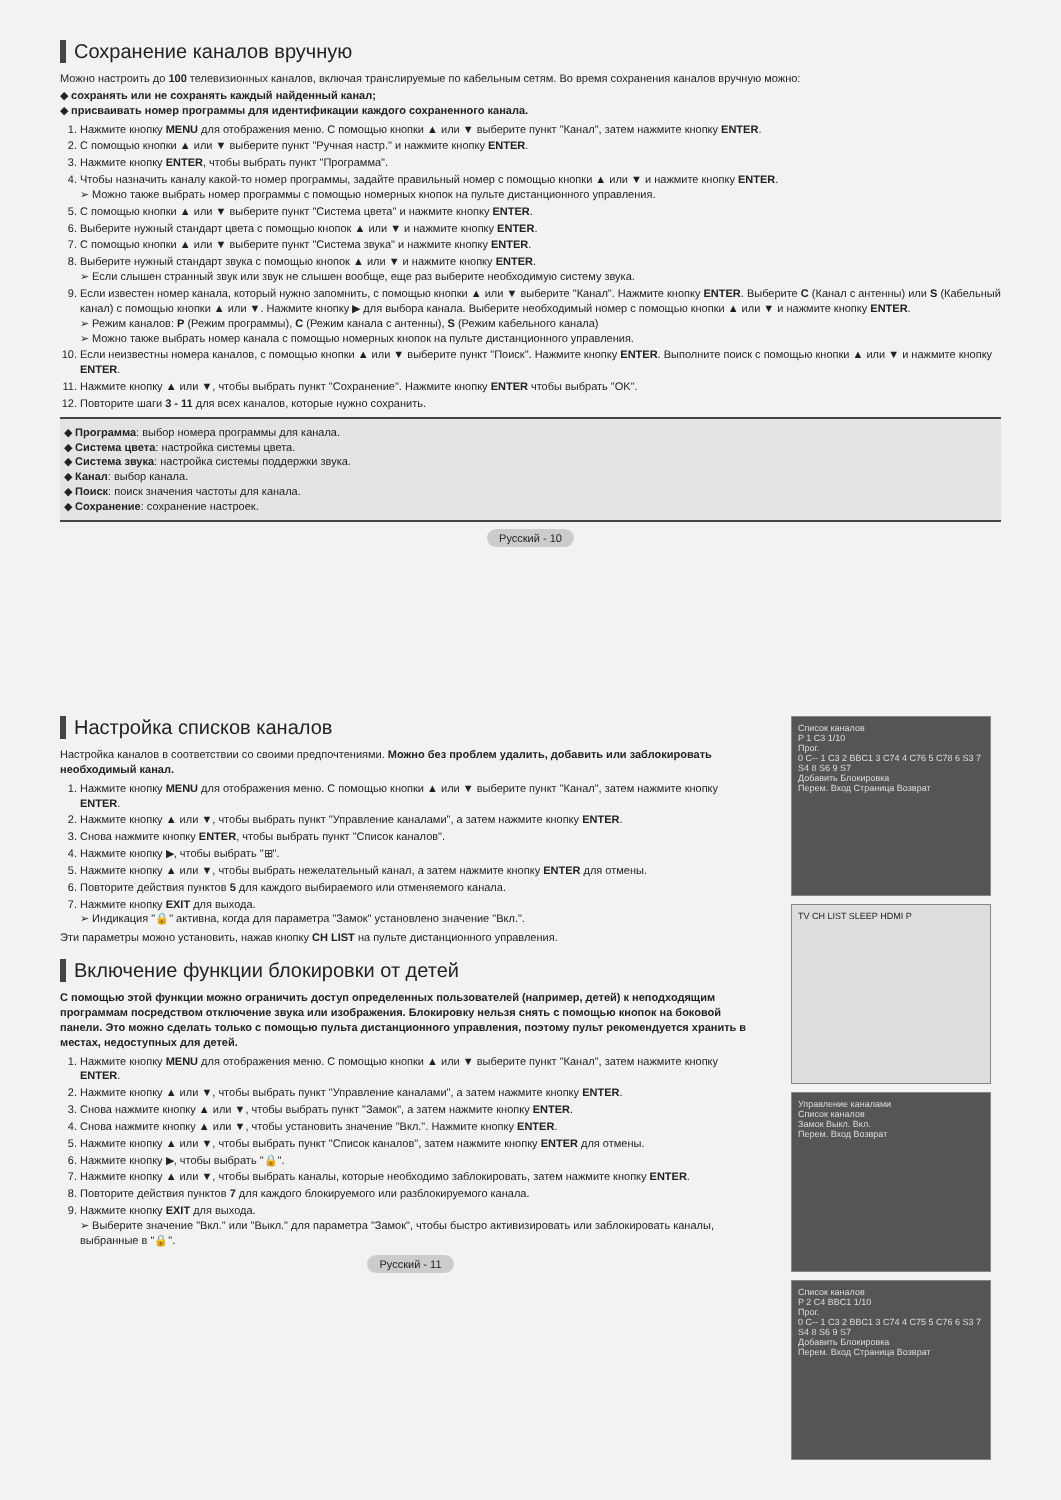Сохранение каналов вручную
Можно настроить до 100 телевизионных каналов, включая транслируемые по кабельным сетям. Во время сохранения каналов вручную можно:
◆ сохранять или не сохранять каждый найденный канал;
◆ присваивать номер программы для идентификации каждого сохраненного канала.
1. Нажмите кнопку MENU для отображения меню. С помощью кнопки ▲ или ▼ выберите пункт "Канал", затем нажмите кнопку ENTER.
2. С помощью кнопки ▲ или ▼ выберите пункт "Ручная настр." и нажмите кнопку ENTER.
3. Нажмите кнопку ENTER, чтобы выбрать пункт "Программа".
4. Чтобы назначить каналу какой-то номер программы, задайте правильный номер с помощью кнопки ▲ или ▼ и нажмите кнопку ENTER.
➢ Можно также выбрать номер программы с помощью номерных кнопок на пульте дистанционного управления.
5. С помощью кнопки ▲ или ▼ выберите пункт "Система цвета" и нажмите кнопку ENTER.
6. Выберите нужный стандарт цвета с помощью кнопок ▲ или ▼ и нажмите кнопку ENTER.
7. С помощью кнопки ▲ или ▼ выберите пункт "Система звука" и нажмите кнопку ENTER.
8. Выберите нужный стандарт звука с помощью кнопок ▲ или ▼ и нажмите кнопку ENTER.
➢ Если слышен странный звук или звук не слышен вообще, еще раз выберите необходимую систему звука.
9. Если известен номер канала, который нужно запомнить, с помощью кнопки ▲ или ▼ выберите "Канал". Нажмите кнопку ENTER. Выберите C (Канал с антенны) или S (Кабельный канал) с помощью кнопки ▲ или ▼. Нажмите кнопку ▶ для выбора канала. Выберите необходимый номер с помощью кнопки ▲ или ▼ и нажмите кнопку ENTER.
➢ Режим каналов: P (Режим программы), C (Режим канала с антенны), S (Режим кабельного канала)
➢ Можно также выбрать номер канала с помощью номерных кнопок на пульте дистанционного управления.
10. Если неизвестны номера каналов, с помощью кнопки ▲ или ▼ выберите пункт "Поиск". Нажмите кнопку ENTER. Выполните поиск с помощью кнопки ▲ или ▼ и нажмите кнопку ENTER.
11. Нажмите кнопку ▲ или ▼, чтобы выбрать пункт "Сохранение". Нажмите кнопку ENTER чтобы выбрать "OK".
12. Повторите шаги 3 - 11 для всех каналов, которые нужно сохранить.
◆ Программа: выбор номера программы для канала.
◆ Система цвета: настройка системы цвета.
◆ Система звука: настройка системы поддержки звука.
◆ Канал: выбор канала.
◆ Поиск: поиск значения частоты для канала.
◆ Сохранение: сохранение настроек.
Русский - 10
Настройка списков каналов
Настройка каналов в соответствии со своими предпочтениями. Можно без проблем удалить, добавить или заблокировать необходимый канал.
1. Нажмите кнопку MENU для отображения меню. С помощью кнопки ▲ или ▼ выберите пункт "Канал", затем нажмите кнопку ENTER.
2. Нажмите кнопку ▲ или ▼, чтобы выбрать пункт "Управление каналами", а затем нажмите кнопку ENTER.
3. Снова нажмите кнопку ENTER, чтобы выбрать пункт "Список каналов".
4. Нажмите кнопку ▶, чтобы выбрать "⊞".
5. Нажмите кнопку ▲ или ▼, чтобы выбрать нежелательный канал, а затем нажмите кнопку ENTER для отмены.
6. Повторите действия пунктов 5 для каждого выбираемого или отменяемого канала.
7. Нажмите кнопку EXIT для выхода.
➢ Индикация "🔒" активна, когда для параметра "Замок" установлено значение "Вкл.".
Эти параметры можно установить, нажав кнопку CH LIST на пульте дистанционного управления.
Включение функции блокировки от детей
С помощью этой функции можно ограничить доступ определенных пользователей (например, детей) к неподходящим программам посредством отключение звука или изображения. Блокировку нельзя снять с помощью кнопок на боковой панели. Это можно сделать только с помощью пульта дистанционного управления, поэтому пульт рекомендуется хранить в местах, недоступных для детей.
1. Нажмите кнопку MENU для отображения меню. С помощью кнопки ▲ или ▼ выберите пункт "Канал", затем нажмите кнопку ENTER.
2. Нажмите кнопку ▲ или ▼, чтобы выбрать пункт "Управление каналами", а затем нажмите кнопку ENTER.
3. Снова нажмите кнопку ▲ или ▼, чтобы выбрать пункт "Замок", а затем нажмите кнопку ENTER.
4. Снова нажмите кнопку ▲ или ▼, чтобы установить значение "Вкл.". Нажмите кнопку ENTER.
5. Нажмите кнопку ▲ или ▼, чтобы выбрать пункт "Список каналов", затем нажмите кнопку ENTER для отмены.
6. Нажмите кнопку ▶, чтобы выбрать "🔒".
7. Нажмите кнопку ▲ или ▼, чтобы выбрать каналы, которые необходимо заблокировать, затем нажмите кнопку ENTER.
8. Повторите действия пунктов 7 для каждого блокируемого или разблокируемого канала.
9. Нажмите кнопку EXIT для выхода.
➢ Выберите значение "Вкл." или "Выкл." для параметра "Замок", чтобы быстро активизировать или заблокировать каналы, выбранные в "🔒".
Русский - 11
Список каналов
P 1 C3 1/10
Прог.
0 C-- 1 C3 2 BBC1 3 C74 4 C76 5 C78 6 S3 7 S4 8 S6 9 S7
Добавить Блокировка
Перем. Вход Страница Возврат
TV CH LIST SLEEP HDMI P
Управление каналами
Список каналов
Замок Выкл. Вкл.
Перем. Вход Возврат
Список каналов
P 2 C4 BBC1 1/10
Прог.
0 C-- 1 C3 2 BBC1 3 C74 4 C75 5 C76 6 S3 7 S4 8 S6 9 S7
Добавить Блокировка
Перем. Вход Страница Возврат